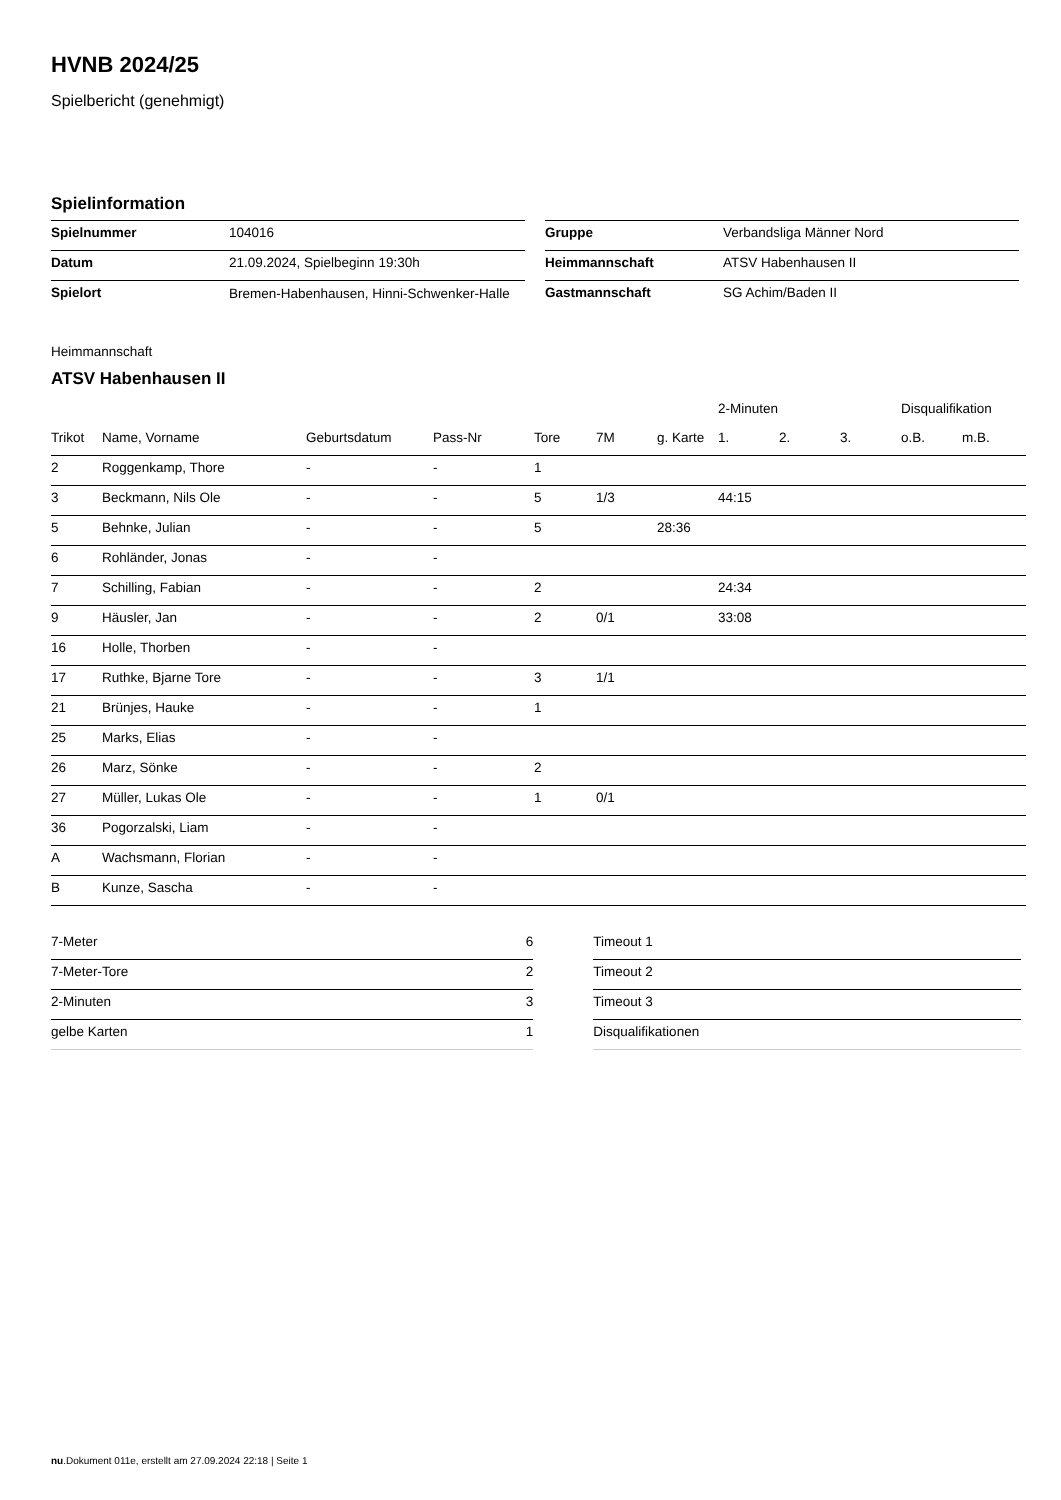HVNB 2024/25
Spielbericht (genehmigt)
Spielinformation
| Spielnummer | 104016 |
| Datum | 21.09.2024, Spielbeginn 19:30h |
| Spielort | Bremen-Habenhausen, Hinni-Schwenker-Halle |
| Gruppe | Verbandsliga Männer Nord |
| Heimmannschaft | ATSV Habenhausen II |
| Gastmannschaft | SG Achim/Baden II |
Heimmannschaft
ATSV Habenhausen II
| | | | | | | | 2-Minuten | | | Disqualifikation | |
| --- | --- | --- | --- | --- | --- | --- | --- | --- | --- | --- | --- |
| Trikot | Name, Vorname | Geburtsdatum | Pass-Nr | Tore | 7M | g. Karte | 1. | 2. | 3. | o.B. | m.B. |
| 2 | Roggenkamp, Thore | - | - | 1 | | | | | | | |
| 3 | Beckmann, Nils Ole | - | - | 5 | 1/3 | | 44:15 | | | | |
| 5 | Behnke, Julian | - | - | 5 | | 28:36 | | | | | |
| 6 | Rohländer, Jonas | - | - | | | | | | | | |
| 7 | Schilling, Fabian | - | - | 2 | | | 24:34 | | | | |
| 9 | Häusler, Jan | - | - | 2 | 0/1 | | 33:08 | | | | |
| 16 | Holle, Thorben | - | - | | | | | | | | |
| 17 | Ruthke, Bjarne Tore | - | - | 3 | 1/1 | | | | | | |
| 21 | Brünjes, Hauke | - | - | 1 | | | | | | | |
| 25 | Marks, Elias | - | - | | | | | | | | |
| 26 | Marz, Sönke | - | - | 2 | | | | | | | |
| 27 | Müller, Lukas Ole | - | - | 1 | 0/1 | | | | | | |
| 36 | Pogorzalski, Liam | - | - | | | | | | | | |
| A | Wachsmann, Florian | - | - | | | | | | | | |
| B | Kunze, Sascha | - | - | | | | | | | | |
| 7-Meter | 6 |
| 7-Meter-Tore | 2 |
| 2-Minuten | 3 |
| gelbe Karten | 1 |
| Timeout 1 |
| Timeout 2 |
| Timeout 3 |
| Disqualifikationen |
nu.Dokument 011e, erstellt am 27.09.2024 22:18 | Seite 1